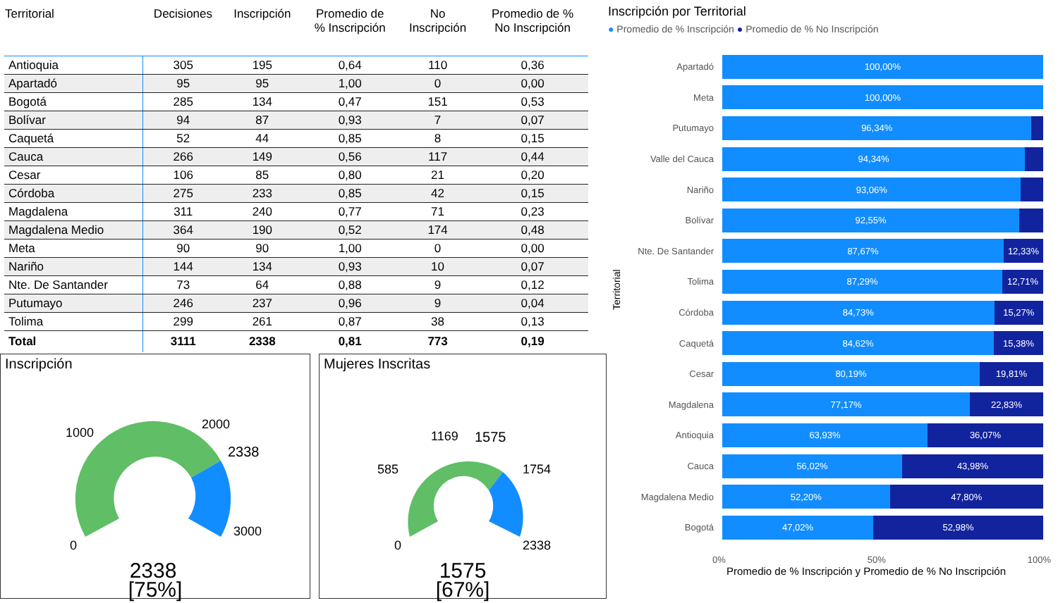| Territorial | Decisiones | Inscripción | Promedio de % Inscripción | No Inscripción | Promedio de % No Inscripción |
| --- | --- | --- | --- | --- | --- |
| Antioquia | 305 | 195 | 0,64 | 110 | 0,36 |
| Apartadó | 95 | 95 | 1,00 | 0 | 0,00 |
| Bogotá | 285 | 134 | 0,47 | 151 | 0,53 |
| Bolívar | 94 | 87 | 0,93 | 7 | 0,07 |
| Caquetá | 52 | 44 | 0,85 | 8 | 0,15 |
| Cauca | 266 | 149 | 0,56 | 117 | 0,44 |
| Cesar | 106 | 85 | 0,80 | 21 | 0,20 |
| Córdoba | 275 | 233 | 0,85 | 42 | 0,15 |
| Magdalena | 311 | 240 | 0,77 | 71 | 0,23 |
| Magdalena Medio | 364 | 190 | 0,52 | 174 | 0,48 |
| Meta | 90 | 90 | 1,00 | 0 | 0,00 |
| Nariño | 144 | 134 | 0,93 | 10 | 0,07 |
| Nte. De Santander | 73 | 64 | 0,88 | 9 | 0,12 |
| Putumayo | 246 | 237 | 0,96 | 9 | 0,04 |
| Tolima | 299 | 261 | 0,87 | 38 | 0,13 |
| Total | 3111 | 2338 | 0,81 | 773 | 0,19 |
Inscripción
1000
2000
2338
3000
0
2338
[75%]
Mujeres Inscritas
1169
1575
585
1754
0
2338
1575
[67%]
Inscripción por Territorial
● Promedio de % Inscripción ● Promedio de % No Inscripción
Apartadó
100,00%
Meta
100,00%
Putumayo
96,34%
Valle del Cauca
94,34%
Nariño
93,06%
Bolívar
92,55%
Nte. De Santander
87,67% 12,33%
Tolima
87,29% 12,71%
Córdoba
84,73% 15,27%
Caquetá
84,62% 15,38%
Cesar
80,19% 19,81%
Magdalena
77,17% 22,83%
Antioquia
63,93% 36,07%
Cauca
56,02% 43,98%
Magdalena Medio
52,20% 47,80%
Bogotá
47,02% 52,98%
0% 50% 100%
Promedio de % Inscripción y Promedio de % No Inscripción
Territorial